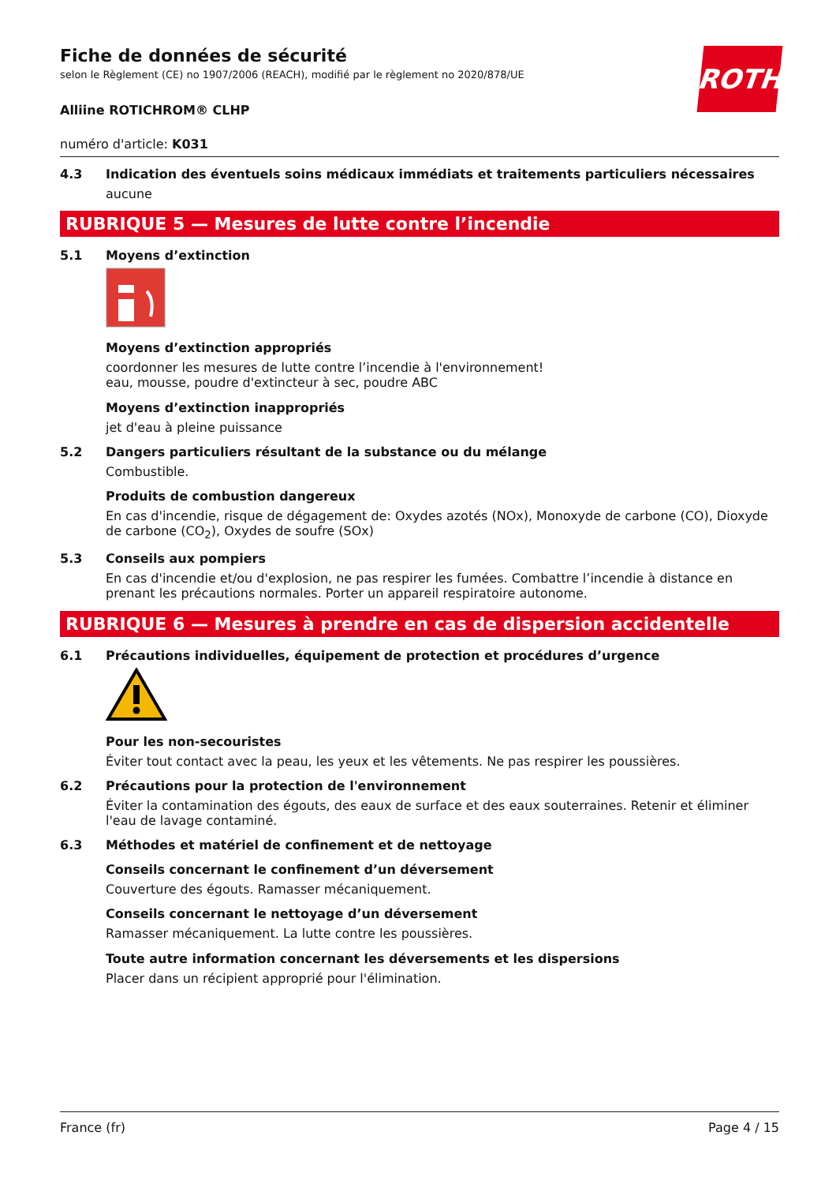ROTH
Fiche de données de sécurité
selon le Règlement (CE) no 1907/2006 (REACH), modifié par le règlement no 2020/878/UE
Alliine ROTICHROM® CLHP
numéro d'article: K031
4.3 Indication des éventuels soins médicaux immédiats et traitements particuliers nécessaires
aucune
RUBRIQUE 5 — Mesures de lutte contre l’incendie
5.1 Moyens d’extinction
Moyens d’extinction appropriés
coordonner les mesures de lutte contre l’incendie à l'environnement!
eau, mousse, poudre d'extincteur à sec, poudre ABC
Moyens d’extinction inappropriés
jet d'eau à pleine puissance
5.2 Dangers particuliers résultant de la substance ou du mélange
Combustible.
Produits de combustion dangereux
En cas d'incendie, risque de dégagement de: Oxydes azotés (NOx), Monoxyde de carbone (CO), Dioxyde de carbone (CO<sub>2</sub>), Oxydes de soufre (SOx)
5.3 Conseils aux pompiers
En cas d'incendie et/ou d'explosion, ne pas respirer les fumées. Combattre l’incendie à distance en prenant les précautions normales. Porter un appareil respiratoire autonome.
RUBRIQUE 6 — Mesures à prendre en cas de dispersion accidentelle
6.1 Précautions individuelles, équipement de protection et procédures d’urgence
Pour les non-secouristes
Éviter tout contact avec la peau, les yeux et les vêtements. Ne pas respirer les poussières.
6.2 Précautions pour la protection de l'environnement
Éviter la contamination des égouts, des eaux de surface et des eaux souterraines. Retenir et éliminer l'eau de lavage contaminé.
6.3 Méthodes et matériel de confinement et de nettoyage
Conseils concernant le confinement d’un déversement
Couverture des égouts. Ramasser mécaniquement.
Conseils concernant le nettoyage d’un déversement
Ramasser mécaniquement. La lutte contre les poussières.
Toute autre information concernant les déversements et les dispersions
Placer dans un récipient approprié pour l'élimination.
France (fr) Page 4 / 15